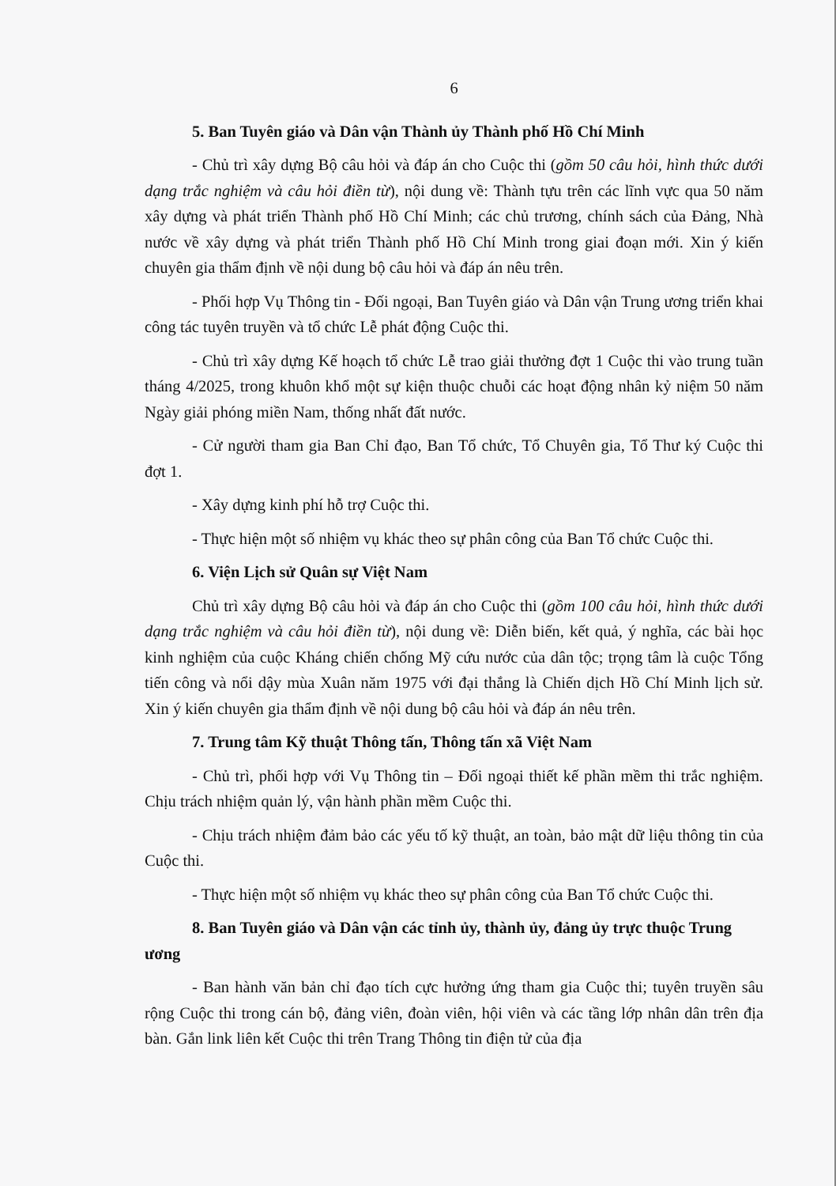6
5. Ban Tuyên giáo và Dân vận Thành ủy Thành phố Hồ Chí Minh
- Chủ trì xây dựng Bộ câu hỏi và đáp án cho Cuộc thi (gồm 50 câu hỏi, hình thức dưới dạng trắc nghiệm và câu hỏi điền từ), nội dung về: Thành tựu trên các lĩnh vực qua 50 năm xây dựng và phát triển Thành phố Hồ Chí Minh; các chủ trương, chính sách của Đảng, Nhà nước về xây dựng và phát triển Thành phố Hồ Chí Minh trong giai đoạn mới. Xin ý kiến chuyên gia thẩm định về nội dung bộ câu hỏi và đáp án nêu trên.
- Phối hợp Vụ Thông tin - Đối ngoại, Ban Tuyên giáo và Dân vận Trung ương triển khai công tác tuyên truyền và tổ chức Lễ phát động Cuộc thi.
- Chủ trì xây dựng Kế hoạch tổ chức Lễ trao giải thưởng đợt 1 Cuộc thi vào trung tuần tháng 4/2025, trong khuôn khổ một sự kiện thuộc chuỗi các hoạt động nhân kỷ niệm 50 năm Ngày giải phóng miền Nam, thống nhất đất nước.
- Cử người tham gia Ban Chỉ đạo, Ban Tổ chức, Tổ Chuyên gia, Tổ Thư ký Cuộc thi đợt 1.
- Xây dựng kinh phí hỗ trợ Cuộc thi.
- Thực hiện một số nhiệm vụ khác theo sự phân công của Ban Tổ chức Cuộc thi.
6. Viện Lịch sử Quân sự Việt Nam
Chủ trì xây dựng Bộ câu hỏi và đáp án cho Cuộc thi (gồm 100 câu hỏi, hình thức dưới dạng trắc nghiệm và câu hỏi điền từ), nội dung về: Diễn biến, kết quả, ý nghĩa, các bài học kinh nghiệm của cuộc Kháng chiến chống Mỹ cứu nước của dân tộc; trọng tâm là cuộc Tổng tiến công và nổi dậy mùa Xuân năm 1975 với đại thắng là Chiến dịch Hồ Chí Minh lịch sử. Xin ý kiến chuyên gia thẩm định về nội dung bộ câu hỏi và đáp án nêu trên.
7. Trung tâm Kỹ thuật Thông tấn, Thông tấn xã Việt Nam
- Chủ trì, phối hợp với Vụ Thông tin – Đối ngoại thiết kế phần mềm thi trắc nghiệm. Chịu trách nhiệm quản lý, vận hành phần mềm Cuộc thi.
- Chịu trách nhiệm đảm bảo các yếu tố kỹ thuật, an toàn, bảo mật dữ liệu thông tin của Cuộc thi.
- Thực hiện một số nhiệm vụ khác theo sự phân công của Ban Tổ chức Cuộc thi.
8. Ban Tuyên giáo và Dân vận các tỉnh ủy, thành ủy, đảng ủy trực thuộc Trung ương
- Ban hành văn bản chỉ đạo tích cực hưởng ứng tham gia Cuộc thi; tuyên truyền sâu rộng Cuộc thi trong cán bộ, đảng viên, đoàn viên, hội viên và các tầng lớp nhân dân trên địa bàn. Gắn link liên kết Cuộc thi trên Trang Thông tin điện tử của địa